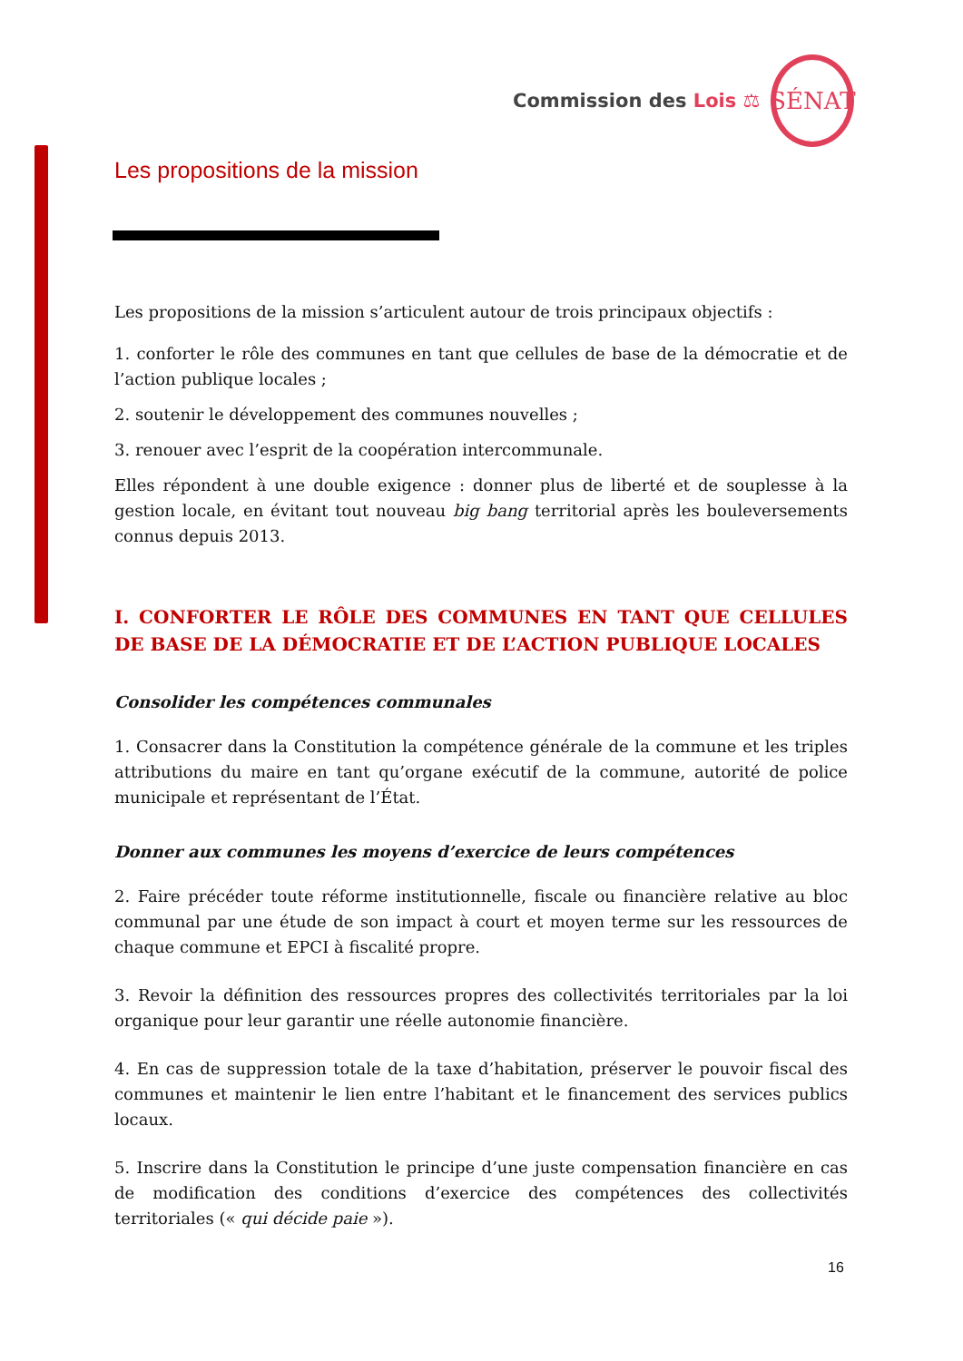Commission des Lois ⚖
SÉNAT
Les propositions de la mission
Les propositions de la mission s’articulent autour de trois principaux objectifs :
1. conforter le rôle des communes en tant que cellules de base de la démocratie et de l’action publique locales ;
2. soutenir le développement des communes nouvelles ;
3. renouer avec l’esprit de la coopération intercommunale.
Elles répondent à une double exigence : donner plus de liberté et de souplesse à la gestion locale, en évitant tout nouveau big bang territorial après les bouleversements connus depuis 2013.
I. CONFORTER LE RÔLE DES COMMUNES EN TANT QUE CELLULES DE BASE DE LA DÉMOCRATIE ET DE L’ACTION PUBLIQUE LOCALES
Consolider les compétences communales
1. Consacrer dans la Constitution la compétence générale de la commune et les triples attributions du maire en tant qu’organe exécutif de la commune, autorité de police municipale et représentant de l’État.
Donner aux communes les moyens d’exercice de leurs compétences
2. Faire précéder toute réforme institutionnelle, fiscale ou financière relative au bloc communal par une étude de son impact à court et moyen terme sur les ressources de chaque commune et EPCI à fiscalité propre.
3. Revoir la définition des ressources propres des collectivités territoriales par la loi organique pour leur garantir une réelle autonomie financière.
4. En cas de suppression totale de la taxe d’habitation, préserver le pouvoir fiscal des communes et maintenir le lien entre l’habitant et le financement des services publics locaux.
5. Inscrire dans la Constitution le principe d’une juste compensation financière en cas de modification des conditions d’exercice des compétences des collectivités territoriales (« qui décide paie »).
16